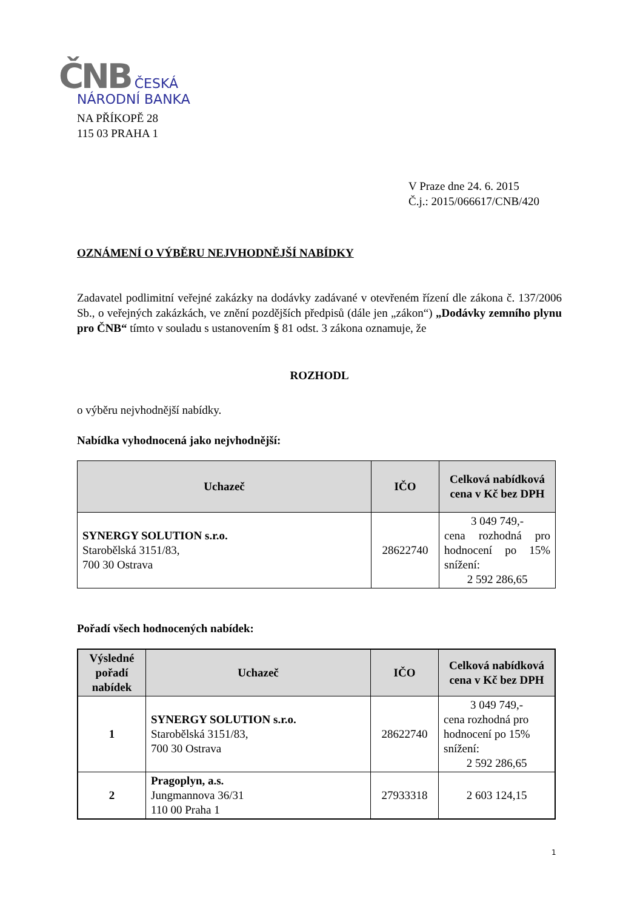ČNB ČESKÁ
NÁRODNÍ BANKA
NA PŘÍKOPĚ 28
115 03 PRAHA 1
V Praze dne 24. 6. 2015
Č.j.: 2015/066617/CNB/420
OZNÁMENÍ O VÝBĚRU NEJVHODNĚJŠÍ NABÍDKY
Zadavatel podlimitní veřejné zakázky na dodávky zadávané v otevřeném řízení dle zákona č. 137/2006 Sb., o veřejných zakázkách, ve znění pozdějších předpisů (dále jen „zákon“) „Dodávky zemního plynu pro ČNB“ tímto v souladu s ustanovením § 81 odst. 3 zákona oznamuje, že
ROZHODL
o výběru nejvhodnější nabídky.
Nabídka vyhodnocená jako nejvhodnější:
| Uchazeč | IČO | Celková nabídková cena v Kč bez DPH |
| --- | --- | --- |
| SYNERGY SOLUTION s.r.o. Starobělská 3151/83, 700 30 Ostrava | 28622740 | 3 049 749,- cena rozhodná pro hodnocení po 15% snížení: 2 592 286,65 |
Pořadí všech hodnocených nabídek:
| Výsledné pořadí nabídek | Uchazeč | IČO | Celková nabídková cena v Kč bez DPH |
| --- | --- | --- | --- |
| 1 | SYNERGY SOLUTION s.r.o. Starobělská 3151/83, 700 30 Ostrava | 28622740 | 3 049 749,- cena rozhodná pro hodnocení po 15% snížení: 2 592 286,65 |
| 2 | Pragoplyn, a.s. Jungmannova 36/31 110 00 Praha 1 | 27933318 | 2 603 124,15 |
1